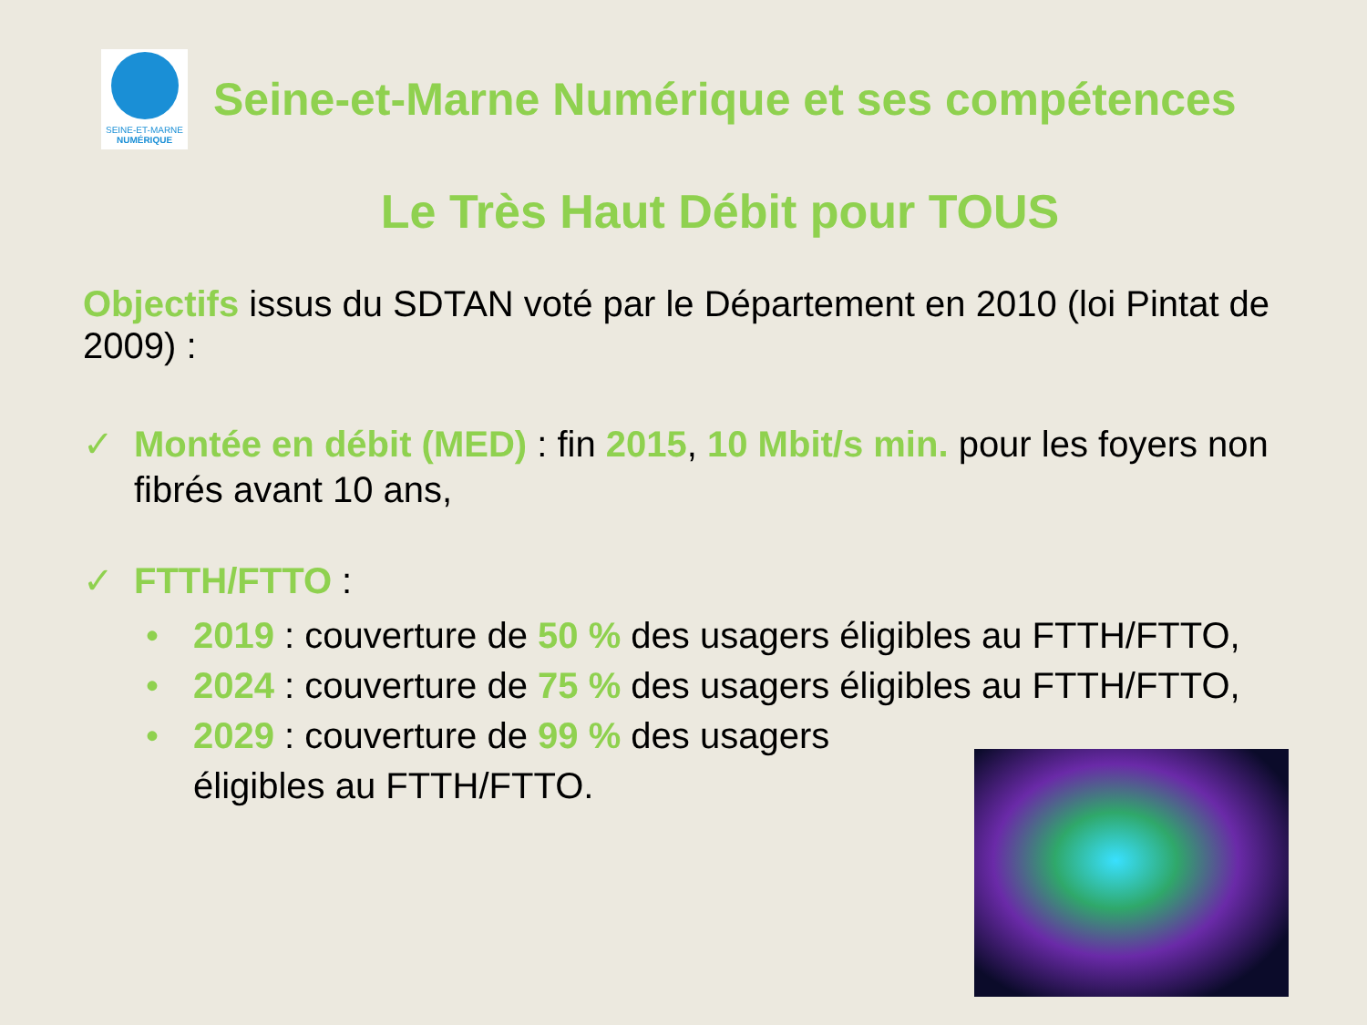SEINE-ET-MARNE
NUMÉRIQUE
Seine-et-Marne Numérique et ses compétences
Le Très Haut Débit pour TOUS
Objectifs issus du SDTAN voté par le Département en 2010 (loi Pintat de 2009) :
✓ Montée en débit (MED) : fin 2015, 10 Mbit/s min. pour les foyers non fibrés avant 10 ans,
✓ FTTH/FTTO :
• 2019 : couverture de 50 % des usagers éligibles au FTTH/FTTO,
• 2024 : couverture de 75 % des usagers éligibles au FTTH/FTTO,
• 2029 : couverture de 99 % des usagers éligibles au FTTH/FTTO.